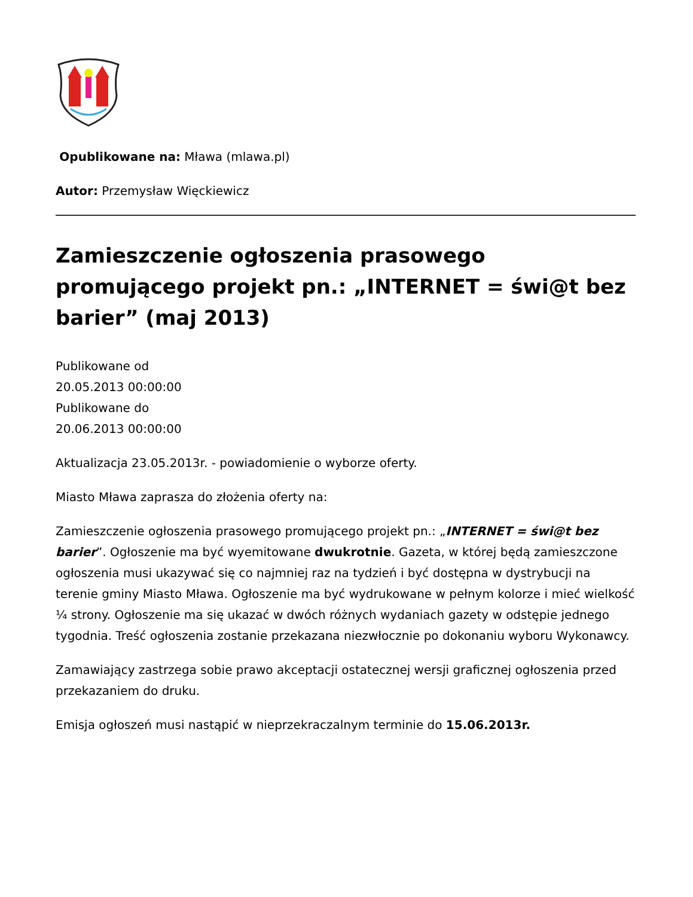Opublikowane na: Mława (mlawa.pl)
Autor: Przemysław Więckiewicz
Zamieszczenie ogłoszenia prasowego promującego projekt pn.: „INTERNET = świ@t bez barier” (maj 2013)
Publikowane od
20.05.2013 00:00:00
Publikowane do
20.06.2013 00:00:00
Aktualizacja 23.05.2013r. - powiadomienie o wyborze oferty.
Miasto Mława zaprasza do złożenia oferty na:
Zamieszczenie ogłoszenia prasowego promującego projekt pn.: „INTERNET = świ@t bez barier”. Ogłoszenie ma być wyemitowane dwukrotnie. Gazeta, w której będą zamieszczone ogłoszenia musi ukazywać się co najmniej raz na tydzień i być dostępna w dystrybucji na terenie gminy Miasto Mława. Ogłoszenie ma być wydrukowane w pełnym kolorze i mieć wielkość ¼ strony. Ogłoszenie ma się ukazać w dwóch różnych wydaniach gazety w odstępie jednego tygodnia. Treść ogłoszenia zostanie przekazana niezwłocznie po dokonaniu wyboru Wykonawcy.
Zamawiający zastrzega sobie prawo akceptacji ostatecznej wersji graficznej ogłoszenia przed przekazaniem do druku.
Emisja ogłoszeń musi nastąpić w nieprzekraczalnym terminie do 15.06.2013r.